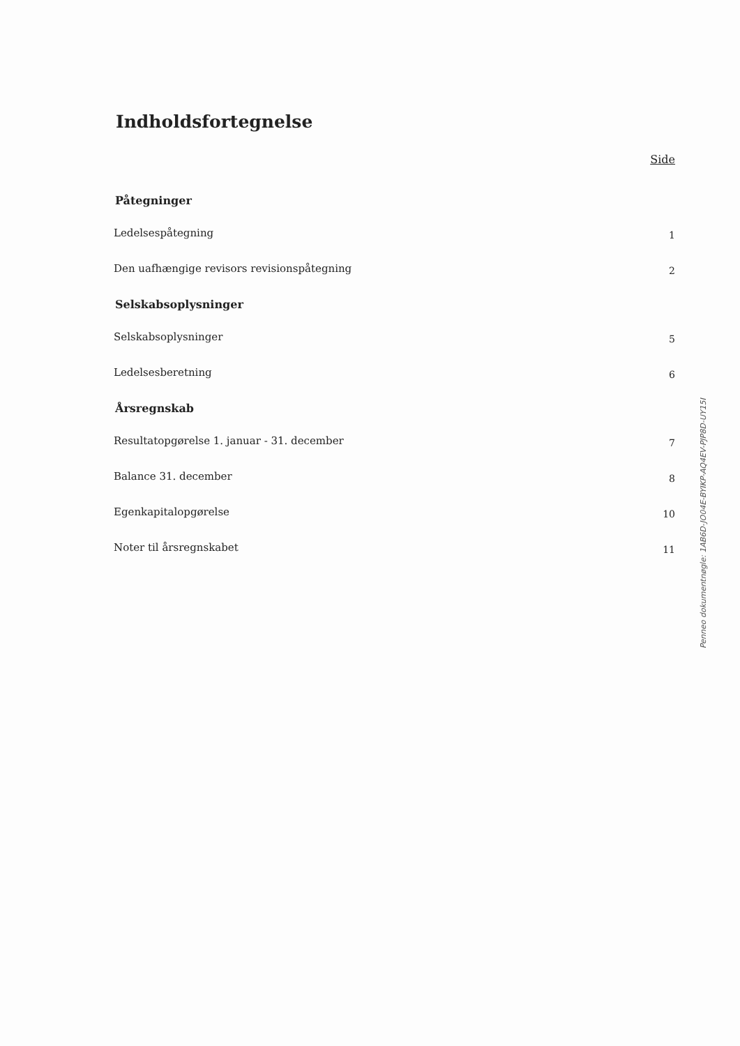Indholdsfortegnelse
Side
Påtegninger
Ledelsespåtegning 1
Den uafhængige revisors revisionspåtegning 2
Selskabsoplysninger
Selskabsoplysninger 5
Ledelsesberetning 6
Årsregnskab
Resultatopgørelse 1. januar - 31. december 7
Balance 31. december 8
Egenkapitalopgørelse 10
Noter til årsregnskabet 11
Penneo dokumentnøgle: 1AB6D-JO04E-BYIKP-AQ4EV-PJP8D-UY15I